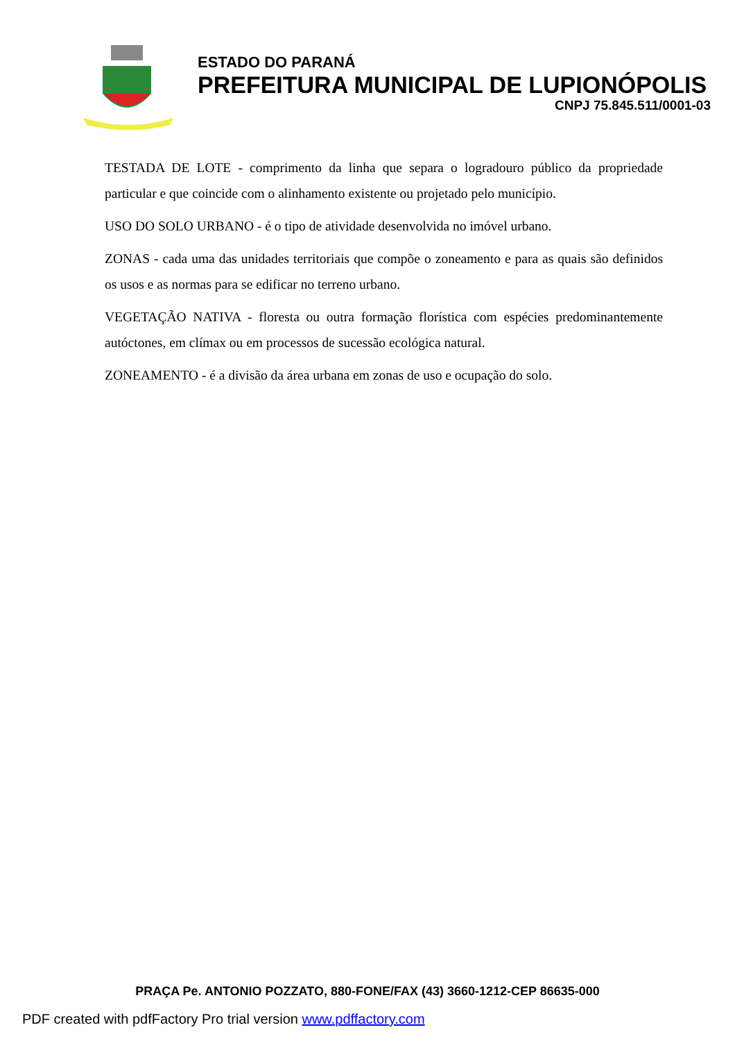ESTADO DO PARANÁ
PREFEITURA MUNICIPAL DE LUPIONÓPOLIS
CNPJ 75.845.511/0001-03
TESTADA DE LOTE - comprimento da linha que separa o logradouro público da propriedade particular e que coincide com o alinhamento existente ou projetado pelo município.
USO DO SOLO URBANO - é o tipo de atividade desenvolvida no imóvel urbano.
ZONAS - cada uma das unidades territoriais que compõe o zoneamento e para as quais são definidos os usos e as normas para se edificar no terreno urbano.
VEGETAÇÃO NATIVA - floresta ou outra formação florística com espécies predominantemente autóctones, em clímax ou em processos de sucessão ecológica natural.
ZONEAMENTO - é a divisão da área urbana em zonas de uso e ocupação do solo.
PRAÇA Pe. ANTONIO POZZATO, 880-FONE/FAX (43) 3660-1212-CEP 86635-000
PDF created with pdfFactory Pro trial version www.pdffactory.com